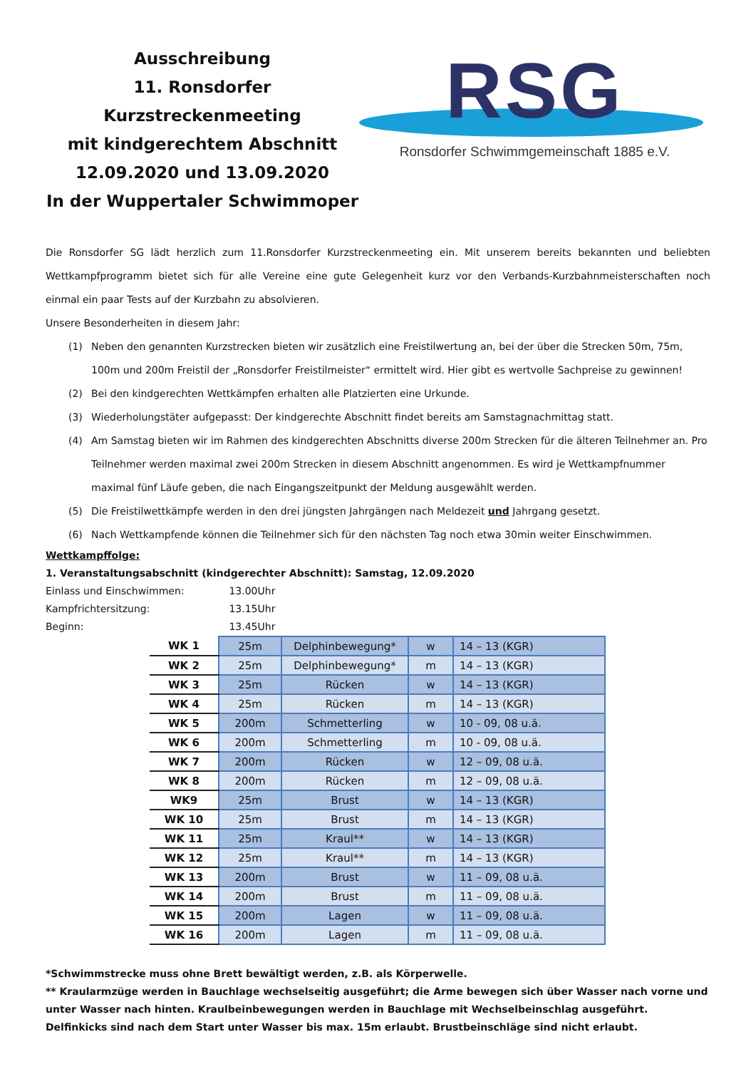Ausschreibung
11. Ronsdorfer Kurzstreckenmeeting
mit kindgerechtem Abschnitt
12.09.2020 und 13.09.2020
In der Wuppertaler Schwimmoper
RSG
Ronsdorfer Schwimmgemeinschaft 1885 e.V.
Die Ronsdorfer SG lädt herzlich zum 11.Ronsdorfer Kurzstreckenmeeting ein. Mit unserem bereits bekannten und beliebten Wettkampfprogramm bietet sich für alle Vereine eine gute Gelegenheit kurz vor den Verbands-Kurzbahnmeisterschaften noch einmal ein paar Tests auf der Kurzbahn zu absolvieren.
Unsere Besonderheiten in diesem Jahr:
(1) Neben den genannten Kurzstrecken bieten wir zusätzlich eine Freistilwertung an, bei der über die Strecken 50m, 75m, 100m und 200m Freistil der „Ronsdorfer Freistilmeister“ ermittelt wird. Hier gibt es wertvolle Sachpreise zu gewinnen!
(2) Bei den kindgerechten Wettkämpfen erhalten alle Platzierten eine Urkunde.
(3) Wiederholungstäter aufgepasst: Der kindgerechte Abschnitt findet bereits am Samstagnachmittag statt.
(4) Am Samstag bieten wir im Rahmen des kindgerechten Abschnitts diverse 200m Strecken für die älteren Teilnehmer an. Pro Teilnehmer werden maximal zwei 200m Strecken in diesem Abschnitt angenommen. Es wird je Wettkampfnummer maximal fünf Läufe geben, die nach Eingangszeitpunkt der Meldung ausgewählt werden.
(5) Die Freistilwettkämpfe werden in den drei jüngsten Jahrgängen nach Meldezeit und Jahrgang gesetzt.
(6) Nach Wettkampfende können die Teilnehmer sich für den nächsten Tag noch etwa 30min weiter Einschwimmen.
Wettkampffolge:
1. Veranstaltungsabschnitt (kindgerechter Abschnitt): Samstag, 12.09.2020
Einlass und Einschwimmen: 13.00Uhr
Kampfrichtersitzung: 13.15Uhr
Beginn: 13.45Uhr
| WK 1 | 25m | Delphinbewegung* | w | 14 – 13 (KGR) |
| WK 2 | 25m | Delphinbewegung* | m | 14 – 13 (KGR) |
| WK 3 | 25m | Rücken | w | 14 – 13 (KGR) |
| WK 4 | 25m | Rücken | m | 14 – 13 (KGR) |
| WK 5 | 200m | Schmetterling | w | 10 - 09, 08 u.ä. |
| WK 6 | 200m | Schmetterling | m | 10 - 09, 08 u.ä. |
| WK 7 | 200m | Rücken | w | 12 – 09, 08 u.ä. |
| WK 8 | 200m | Rücken | m | 12 – 09, 08 u.ä. |
| WK9 | 25m | Brust | w | 14 – 13 (KGR) |
| WK 10 | 25m | Brust | m | 14 – 13 (KGR) |
| WK 11 | 25m | Kraul** | w | 14 – 13 (KGR) |
| WK 12 | 25m | Kraul** | m | 14 – 13 (KGR) |
| WK 13 | 200m | Brust | w | 11 – 09, 08 u.ä. |
| WK 14 | 200m | Brust | m | 11 – 09, 08 u.ä. |
| WK 15 | 200m | Lagen | w | 11 – 09, 08 u.ä. |
| WK 16 | 200m | Lagen | m | 11 – 09, 08 u.ä. |
*Schwimmstrecke muss ohne Brett bewältigt werden, z.B. als Körperwelle.
** Kraularmzüge werden in Bauchlage wechselseitig ausgeführt; die Arme bewegen sich über Wasser nach vorne und unter Wasser nach hinten. Kraulbeinbewegungen werden in Bauchlage mit Wechselbeinschlag ausgeführt. Delfinkicks sind nach dem Start unter Wasser bis max. 15m erlaubt. Brustbeinschläge sind nicht erlaubt.